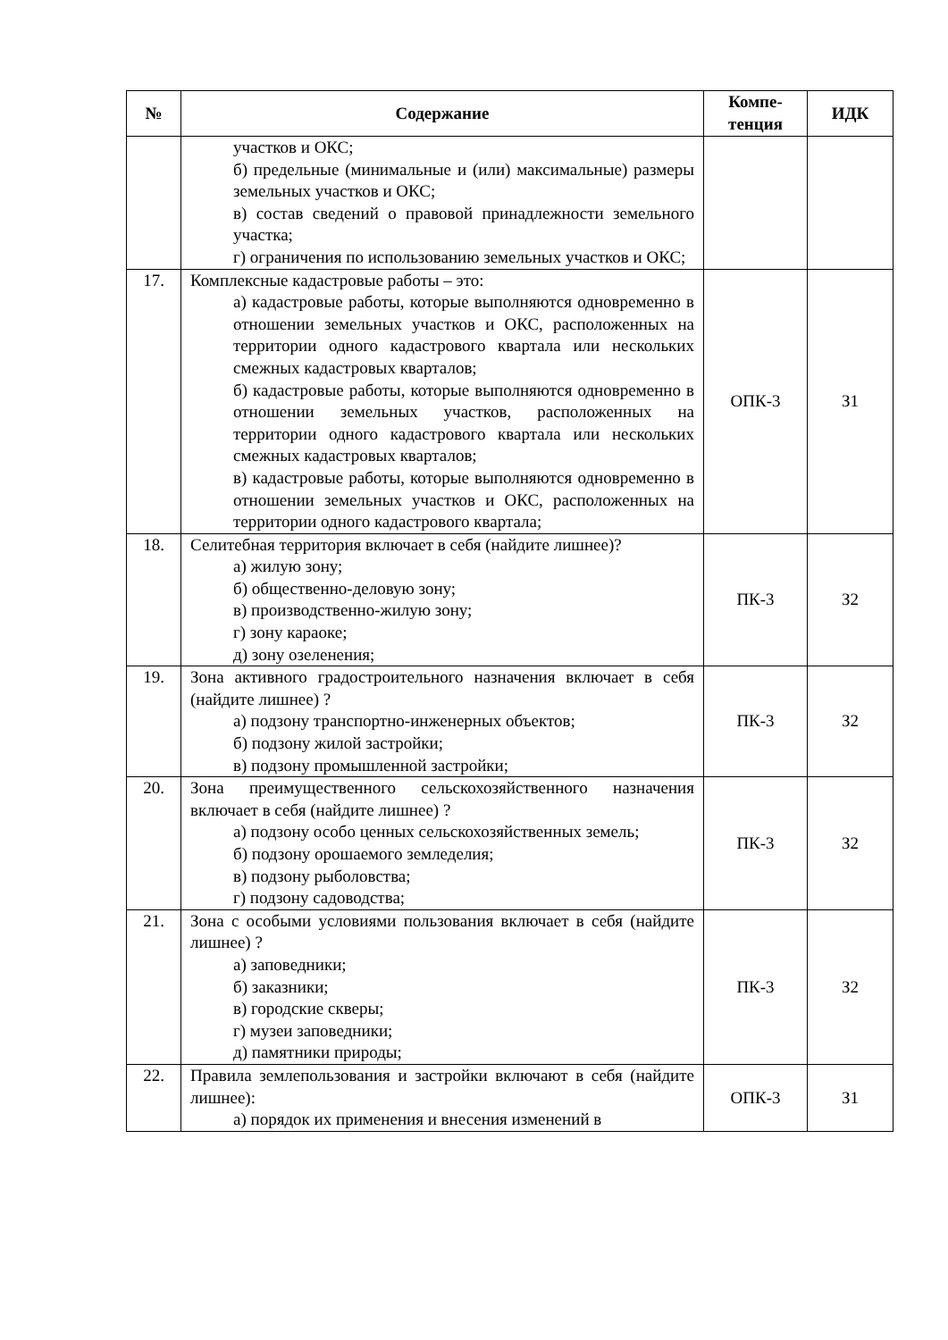| № | Содержание | Компе- тенция | ИДК |
| --- | --- | --- | --- |
| | участков и ОКС; б) предельные (минимальные и (или) максимальные) размеры земельных участков и ОКС; в) состав сведений о правовой принадлежности земельного участка; г) ограничения по использованию земельных участков и ОКС; | | |
| 17. | Комплексные кадастровые работы – это: а) кадастровые работы, которые выполняются одновременно в отношении земельных участков и ОКС, расположенных на территории одного кадастрового квартала или нескольких смежных кадастровых кварталов; б) кадастровые работы, которые выполняются одновременно в отношении земельных участков, расположенных на территории одного кадастрового квартала или нескольких смежных кадастровых кварталов; в) кадастровые работы, которые выполняются одновременно в отношении земельных участков и ОКС, расположенных на территории одного кадастрового квартала; | ОПК-3 | З1 |
| 18. | Селитебная территория включает в себя (найдите лишнее)? а) жилую зону; б) общественно-деловую зону; в) производственно-жилую зону; г) зону караоке; д) зону озеленения; | ПК-3 | З2 |
| 19. | Зона активного градостроительного назначения включает в себя (найдите лишнее) ? а) подзону транспортно-инженерных объектов; б) подзону жилой застройки; в) подзону промышленной застройки; | ПК-3 | З2 |
| 20. | Зона преимущественного сельскохозяйственного назначения включает в себя (найдите лишнее) ? а) подзону особо ценных сельскохозяйственных земель; б) подзону орошаемого земледелия; в) подзону рыболовства; г) подзону садоводства; | ПК-3 | З2 |
| 21. | Зона с особыми условиями пользования включает в себя (найдите лишнее) ? а) заповедники; б) заказники; в) городские скверы; г) музеи заповедники; д) памятники природы; | ПК-3 | З2 |
| 22. | Правила землепользования и застройки включают в себя (найдите лишнее): а) порядок их применения и внесения изменений в | ОПК-3 | З1 |